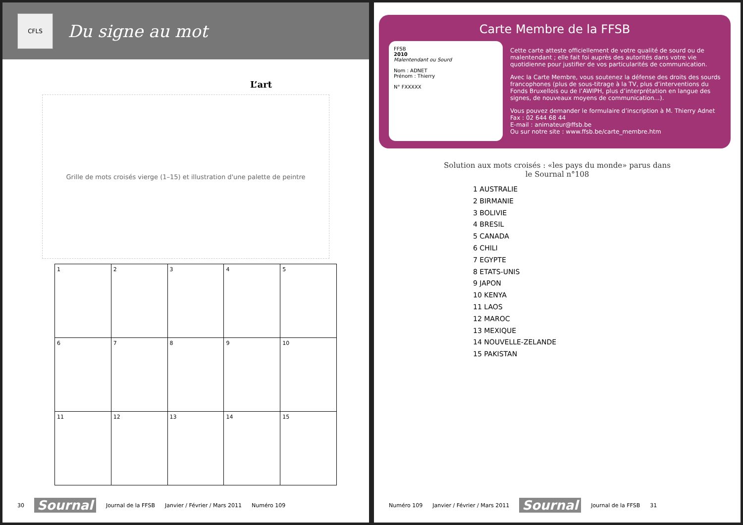CFLS
Du signe au mot
L’art
Grille de mots croisés vierge (1–15) et illustration d'une palette de peintre
| 1 | 2 | 3 | 4 | 5 |
| 6 | 7 | 8 | 9 | 10 |
| 11 | 12 | 13 | 14 | 15 |
30 Sournal Journal de la FFSB Janvier / Février / Mars 2011 Numéro 109
Carte Membre de la FFSB
FFSB
2010
Malentendant ou Sourd
Nom : ADNET
Prénom : Thierry
N° FXXXXX
Cette carte atteste officiellement de votre qualité de sourd ou de malentendant ; elle fait foi auprès des autorités dans votre vie quotidienne pour justifier de vos particularités de communication.
Avec la Carte Membre, vous soutenez la défense des droits des sourds francophones (plus de sous-titrage à la TV, plus d’interventions du Fonds Bruxellois ou de l’AWIPH, plus d’interprétation en langue des signes, de nouveaux moyens de communication...).
Vous pouvez demander le formulaire d’inscription à M. Thierry Adnet
Fax : 02 644 68 44
E-mail : animateur@ffsb.be
Ou sur notre site : www.ffsb.be/carte_membre.htm
Solution aux mots croisés : «les pays du monde» parus dans
le Sournal n°108
1 AUSTRALIE
2 BIRMANIE
3 BOLIVIE
4 BRESIL
5 CANADA
6 CHILI
7 EGYPTE
8 ETATS-UNIS
9 JAPON
10 KENYA
11 LAOS
12 MAROC
13 MEXIQUE
14 NOUVELLE-ZELANDE
15 PAKISTAN
Numéro 109 Janvier / Février / Mars 2011 Sournal Journal de la FFSB 31